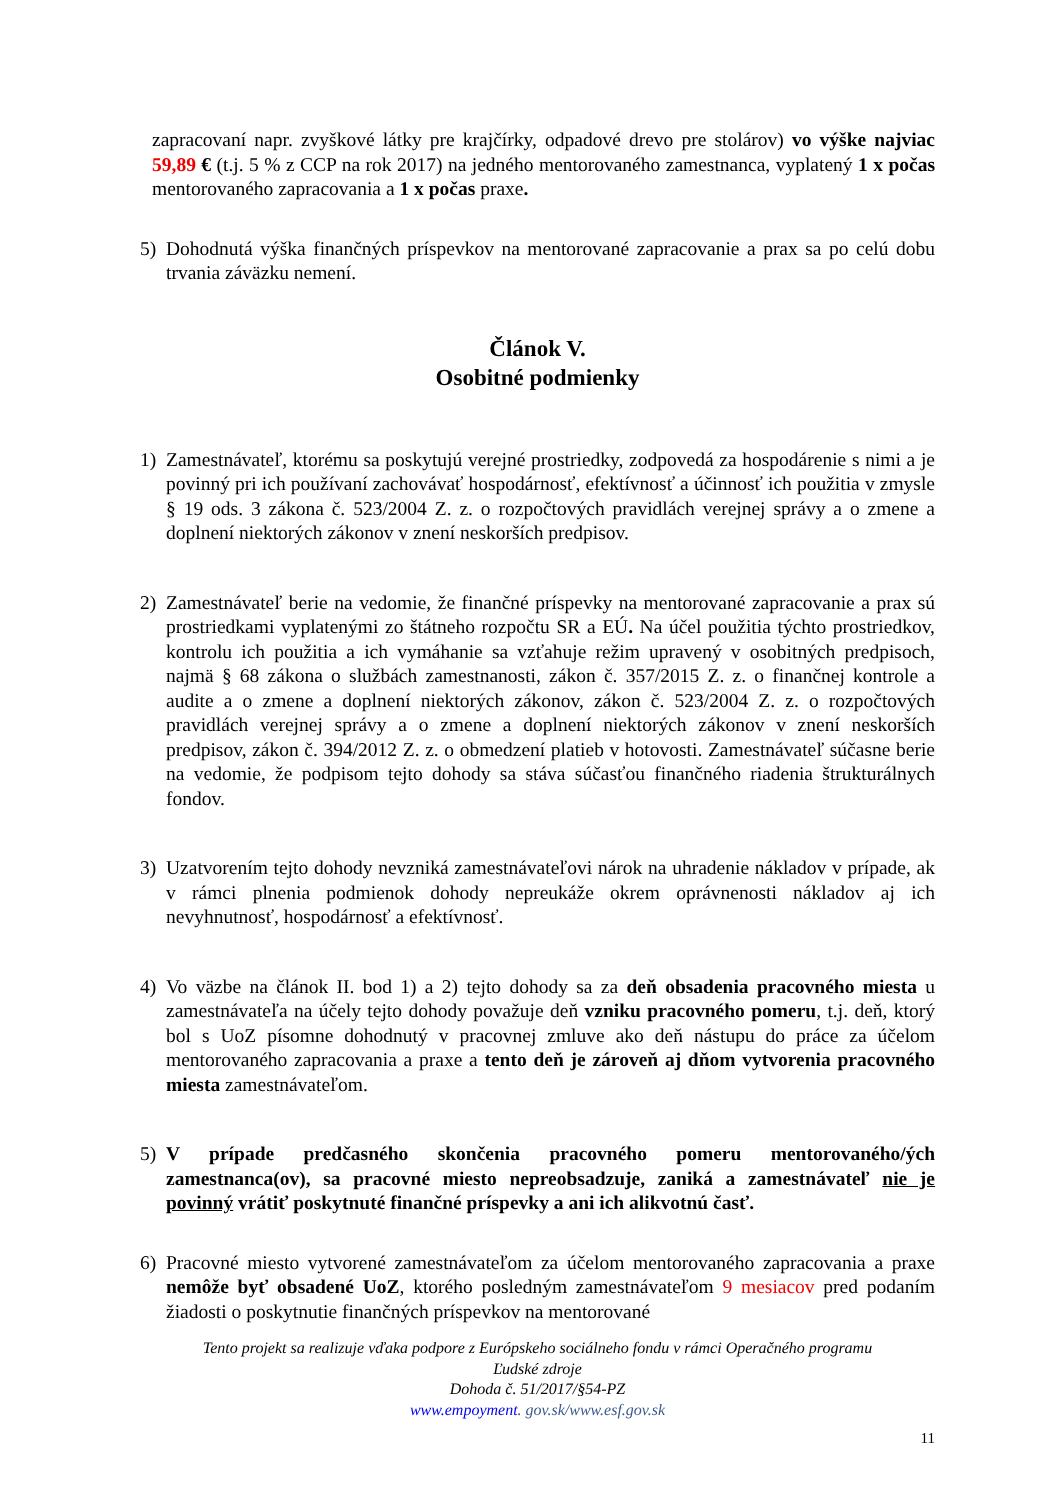zapracovaní napr. zvyškové látky pre krajčírky, odpadové drevo pre stolárov) vo výške najviac 59,89 € (t.j. 5 % z CCP na rok 2017) na jedného mentorovaného zamestnanca, vyplatený 1 x počas mentorovaného zapracovania a 1 x počas praxe.
5) Dohodnutá výška finančných príspevkov na mentorované zapracovanie a prax sa po celú dobu trvania záväzku nemení.
Článok V.
Osobitné podmienky
1) Zamestnávateľ, ktorému sa poskytujú verejné prostriedky, zodpovedá za hospodárenie s nimi a je povinný pri ich používaní zachovávať hospodárnosť, efektívnosť a účinnosť ich použitia v zmysle § 19 ods. 3 zákona č. 523/2004 Z. z. o rozpočtových pravidlách verejnej správy a o zmene a doplnení niektorých zákonov v znení neskorších predpisov.
2) Zamestnávateľ berie na vedomie, že finančné príspevky na mentorované zapracovanie a prax sú prostriedkami vyplatenými zo štátneho rozpočtu SR a EÚ. Na účel použitia týchto prostriedkov, kontrolu ich použitia a ich vymáhanie sa vzťahuje režim upravený v osobitných predpisoch, najmä § 68 zákona o službách zamestnanosti, zákon č. 357/2015 Z. z. o finančnej kontrole a audite a o zmene a doplnení niektorých zákonov, zákon č. 523/2004 Z. z. o rozpočtových pravidlách verejnej správy a o zmene a doplnení niektorých zákonov v znení neskorších predpisov, zákon č. 394/2012 Z. z. o obmedzení platieb v hotovosti. Zamestnávateľ súčasne berie na vedomie, že podpisom tejto dohody sa stáva súčasťou finančného riadenia štrukturálnych fondov.
3) Uzatvorením tejto dohody nevzniká zamestnávateľovi nárok na uhradenie nákladov v prípade, ak v rámci plnenia podmienok dohody nepreukáže okrem oprávnenosti nákladov aj ich nevyhnutnosť, hospodárnosť a efektívnosť.
4) Vo väzbe na článok II. bod 1) a 2) tejto dohody sa za deň obsadenia pracovného miesta u zamestnávateľa na účely tejto dohody považuje deň vzniku pracovného pomeru, t.j. deň, ktorý bol s UoZ písomne dohodnutý v pracovnej zmluve ako deň nástupu do práce za účelom mentorovaného zapracovania a praxe a tento deň je zároveň aj dňom vytvorenia pracovného miesta zamestnávateľom.
5) V prípade predčasného skončenia pracovného pomeru mentorovaného/ých zamestnanca(ov), sa pracovné miesto nepreobsadzuje, zaniká a zamestnávateľ nie je povinný vrátiť poskytnuté finančné príspevky a ani ich alikvotnú časť.
6) Pracovné miesto vytvorené zamestnávateľom za účelom mentorovaného zapracovania a praxe nemôže byť obsadené UoZ, ktorého posledným zamestnávateľom 9 mesiacov pred podaním žiadosti o poskytnutie finančných príspevkov na mentorované
Tento projekt sa realizuje vďaka podpore z Európskeho sociálneho fondu v rámci Operačného programu
Ľudské zdroje
Dohoda č. 51/2017/§54-PZ
www.empoyment. gov.sk/www.esf.gov.sk
11